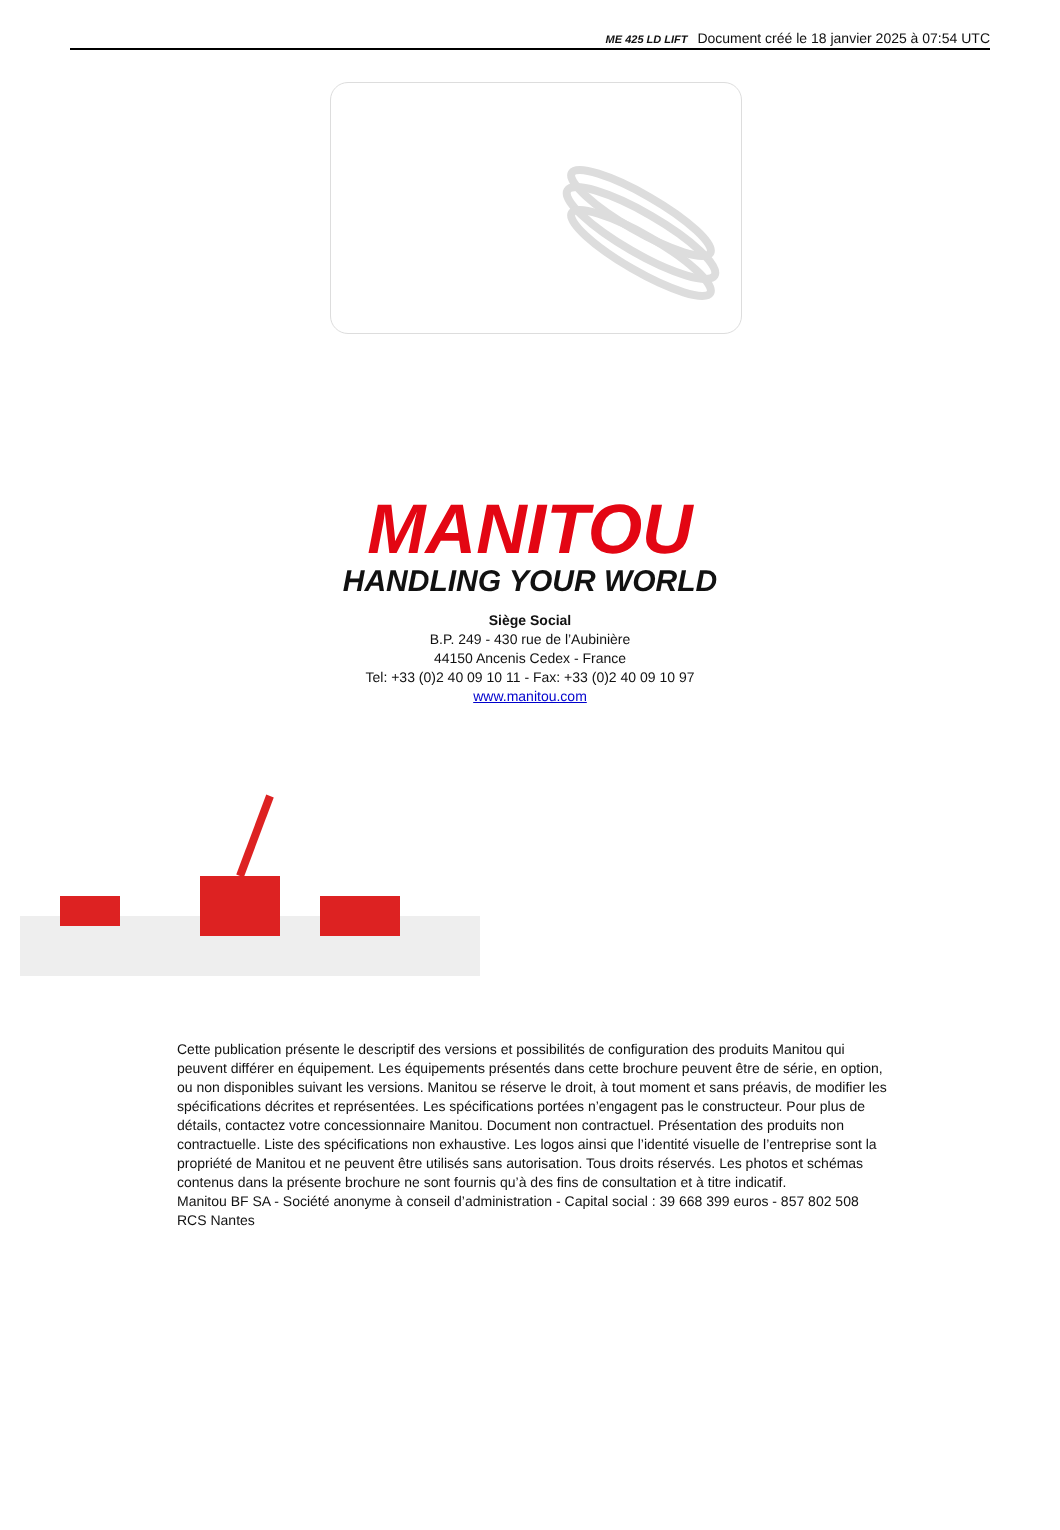ME 425 LD LIFT Document créé le 18 janvier 2025 à 07:54 UTC
MANITOU
HANDLING YOUR WORLD
Siège Social
B.P. 249 - 430 rue de l’Aubinière
44150 Ancenis Cedex - France
Tel: +33 (0)2 40 09 10 11 - Fax: +33 (0)2 40 09 10 97
www.manitou.com
Cette publication présente le descriptif des versions et possibilités de configuration des produits Manitou qui peuvent différer en équipement. Les équipements présentés dans cette brochure peuvent être de série, en option, ou non disponibles suivant les versions. Manitou se réserve le droit, à tout moment et sans préavis, de modifier les spécifications décrites et représentées. Les spécifications portées n’engagent pas le constructeur. Pour plus de détails, contactez votre concessionnaire Manitou. Document non contractuel. Présentation des produits non contractuelle. Liste des spécifications non exhaustive. Les logos ainsi que l’identité visuelle de l’entreprise sont la propriété de Manitou et ne peuvent être utilisés sans autorisation. Tous droits réservés. Les photos et schémas contenus dans la présente brochure ne sont fournis qu’à des fins de consultation et à titre indicatif.
Manitou BF SA - Société anonyme à conseil d’administration - Capital social : 39 668 399 euros - 857 802 508 RCS Nantes